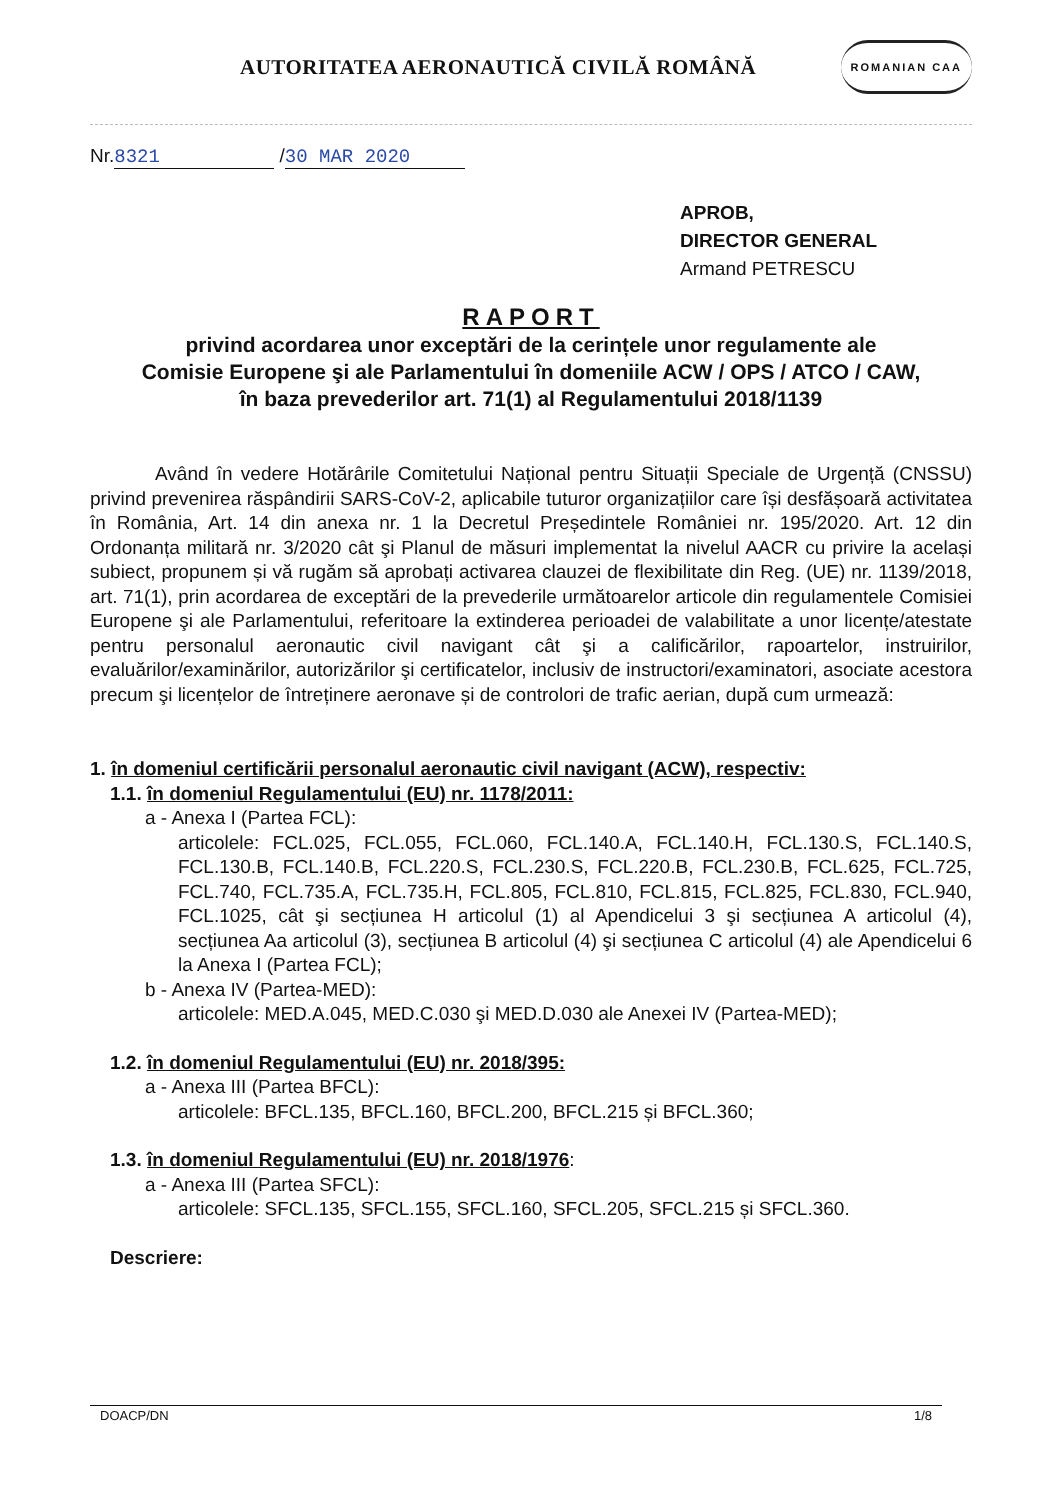AUTORITATEA AERONAUTICĂ CIVILĂ ROMÂNĂ
ROMANIAN CAA
Nr. 8321 / 30 MAR 2020
APROB,
DIRECTOR GENERAL
Armand PETRESCU
RAPORT
privind acordarea unor exceptări de la cerințele unor regulamente ale
Comisie Europene şi ale Parlamentului în domeniile ACW / OPS / ATCO / CAW,
în baza prevederilor art. 71(1) al Regulamentului 2018/1139
Având în vedere Hotărârile Comitetului Național pentru Situații Speciale de Urgență (CNSSU) privind prevenirea răspândirii SARS-CoV-2, aplicabile tuturor organizațiilor care își desfășoară activitatea în România, Art. 14 din anexa nr. 1 la Decretul Președintele României nr. 195/2020. Art. 12 din Ordonanța militară nr. 3/2020 cât şi Planul de măsuri implementat la nivelul AACR cu privire la același subiect, propunem și vă rugăm să aprobați activarea clauzei de flexibilitate din Reg. (UE) nr. 1139/2018, art. 71(1), prin acordarea de exceptări de la prevederile următoarelor articole din regulamentele Comisiei Europene şi ale Parlamentului, referitoare la extinderea perioadei de valabilitate a unor licențe/atestate pentru personalul aeronautic civil navigant cât şi a calificărilor, rapoartelor, instruirilor, evaluărilor/examinărilor, autorizărilor şi certificatelor, inclusiv de instructori/examinatori, asociate acestora precum şi licențelor de întreținere aeronave și de controlori de trafic aerian, după cum urmează:
1. în domeniul certificării personalul aeronautic civil navigant (ACW), respectiv:
1.1. în domeniul Regulamentului (EU) nr. 1178/2011:
a - Anexa I (Partea FCL):
articolele: FCL.025, FCL.055, FCL.060, FCL.140.A, FCL.140.H, FCL.130.S, FCL.140.S, FCL.130.B, FCL.140.B, FCL.220.S, FCL.230.S, FCL.220.B, FCL.230.B, FCL.625, FCL.725, FCL.740, FCL.735.A, FCL.735.H, FCL.805, FCL.810, FCL.815, FCL.825, FCL.830, FCL.940, FCL.1025, cât şi secțiunea H articolul (1) al Apendicelui 3 şi secțiunea A articolul (4), secțiunea Aa articolul (3), secțiunea B articolul (4) şi secțiunea C articolul (4) ale Apendicelui 6 la Anexa I (Partea FCL);
b - Anexa IV (Partea-MED):
articolele: MED.A.045, MED.C.030 şi MED.D.030 ale Anexei IV (Partea-MED);
1.2. în domeniul Regulamentului (EU) nr. 2018/395:
a - Anexa III (Partea BFCL):
articolele: BFCL.135, BFCL.160, BFCL.200, BFCL.215 și BFCL.360;
1.3. în domeniul Regulamentului (EU) nr. 2018/1976:
a - Anexa III (Partea SFCL):
articolele: SFCL.135, SFCL.155, SFCL.160, SFCL.205, SFCL.215 și SFCL.360.
Descriere:
DOACP/DN 1/8